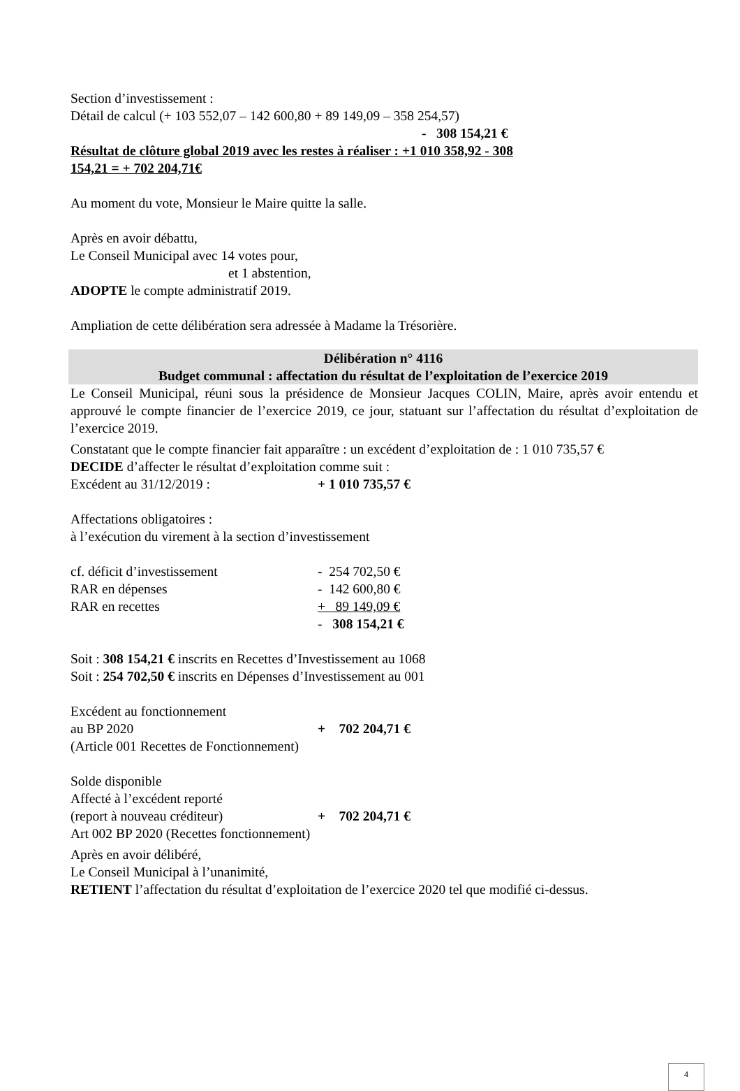Section d’investissement :
Détail de calcul (+ 103 552,07 – 142 600,80 + 89 149,09 – 358 254,57)
- 308 154,21 €
Résultat de clôture global 2019 avec les restes à réaliser : +1 010 358,92 - 308 154,21 = + 702 204,71€
Au moment du vote, Monsieur le Maire quitte la salle.
Après en avoir débattu,
Le Conseil Municipal avec 14 votes pour,
et 1 abstention,
ADOPTE le compte administratif 2019.
Ampliation de cette délibération sera adressée à Madame la Trésorière.
Délibération n° 4116
Budget communal : affectation du résultat de l’exploitation de l’exercice 2019
Le Conseil Municipal, réuni sous la présidence de Monsieur Jacques COLIN, Maire, après avoir entendu et approuvé le compte financier de l’exercice 2019, ce jour, statuant sur l’affectation du résultat d’exploitation de l’exercice 2019.
Constatant que le compte financier fait apparaître : un excédent d’exploitation de : 1 010 735,57 €
DECIDE d’affecter le résultat d’exploitation comme suit :
Excédent au 31/12/2019 : + 1 010 735,57 €
Affectations obligatoires :
à l’exécution du virement à la section d’investissement
cf. déficit d’investissement - 254 702,50 €
RAR en dépenses - 142 600,80 €
RAR en recettes + 89 149,09 €
- 308 154,21 €
Soit : 308 154,21 € inscrits en Recettes d’Investissement au 1068
Soit : 254 702,50 € inscrits en Dépenses d’Investissement au 001
Excédent au fonctionnement
au BP 2020 + 702 204,71 €
(Article 001 Recettes de Fonctionnement)
Solde disponible
Affecté à l’excédent reporté
(report à nouveau créditeur) + 702 204,71 €
Art 002 BP 2020 (Recettes fonctionnement)
Après en avoir délibéré,
Le Conseil Municipal à l’unanimité,
RETIENT l’affectation du résultat d’exploitation de l’exercice 2020 tel que modifié ci-dessus.
4